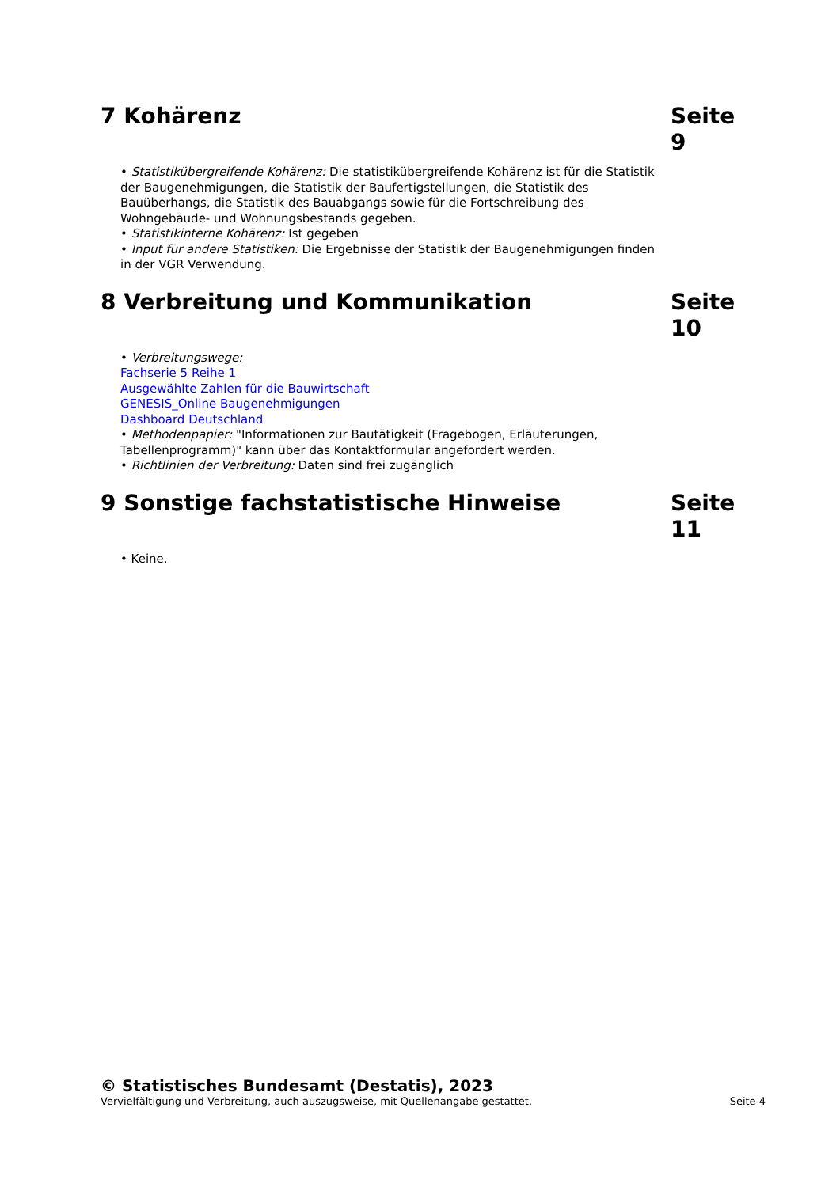7 Kohärenz Seite 9
• Statistikübergreifende Kohärenz: Die statistikübergreifende Kohärenz ist für die Statistik der Baugenehmigungen, die Statistik der Baufertigstellungen, die Statistik des Bauüberhangs, die Statistik des Bauabgangs sowie für die Fortschreibung des Wohngebäude- und Wohnungsbestands gegeben.
• Statistikinterne Kohärenz: Ist gegeben
• Input für andere Statistiken: Die Ergebnisse der Statistik der Baugenehmigungen finden in der VGR Verwendung.
8 Verbreitung und Kommunikation Seite 10
• Verbreitungswege:
Fachserie 5 Reihe 1
Ausgewählte Zahlen für die Bauwirtschaft
GENESIS_Online Baugenehmigungen
Dashboard Deutschland
• Methodenpapier: "Informationen zur Bautätigkeit (Fragebogen, Erläuterungen, Tabellenprogramm)" kann über das Kontaktformular angefordert werden.
• Richtlinien der Verbreitung: Daten sind frei zugänglich
9 Sonstige fachstatistische Hinweise Seite 11
• Keine.
© Statistisches Bundesamt (Destatis), 2023
Vervielfältigung und Verbreitung, auch auszugsweise, mit Quellenangabe gestattet. Seite 4